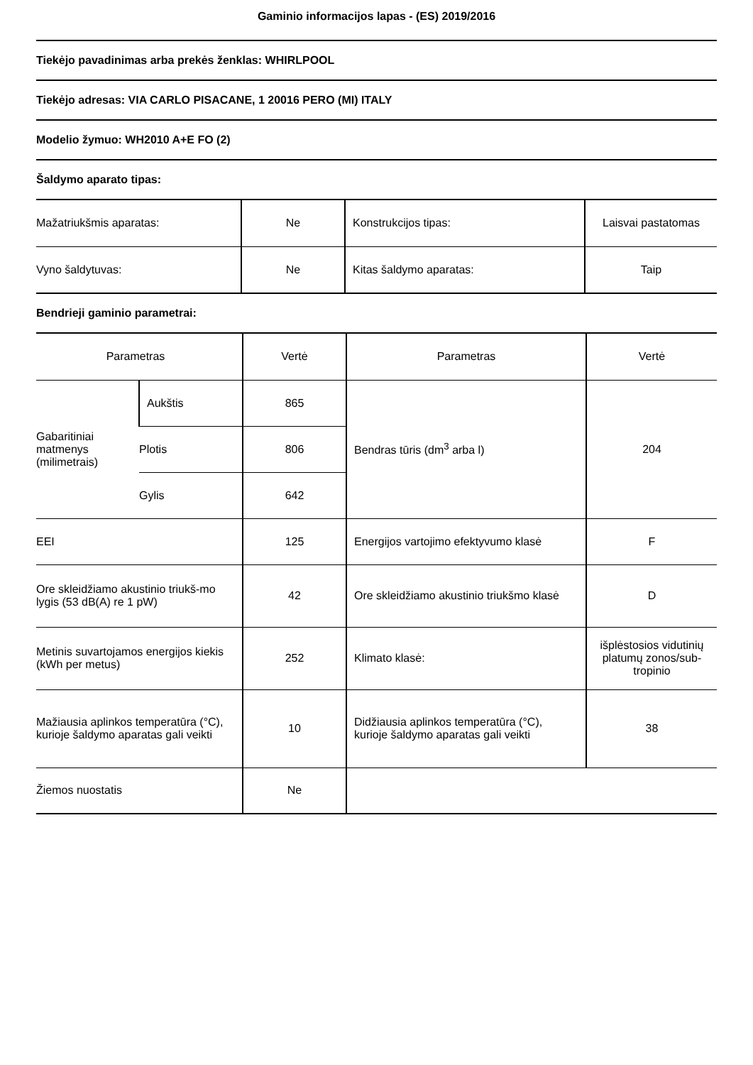Gaminio informacijos lapas - (ES) 2019/2016
Tiekėjo pavadinimas arba prekės ženklas: WHIRLPOOL
Tiekėjo adresas: VIA CARLO PISACANE, 1 20016 PERO (MI) ITALY
Modelio žymuo: WH2010 A+E FO (2)
Šaldymo aparato tipas:
| Mažatriukšmis aparatas: | Ne | Konstrukcijos tipas: | Laisvai pastatomas |
| Vyno šaldytuvas: | Ne | Kitas šaldymo aparatas: | Taip |
Bendrieji gaminio parametrai:
| Parametras | | Vertė | Parametras | Vertė |
| Gabaritiniai matmenys (milimetrais) | Aukštis | 865 | Bendras tūris (dm<sup>3</sup> arba l) | 204 |
| | Plotis | 806 | | |
| | Gylis | 642 | | |
| EEI | | 125 | Energijos vartojimo efektyvumo klasė | F |
| Ore skleidžiamo akustinio triukš-mo lygis (53 dB(A) re 1 pW) | | 42 | Ore skleidžiamo akustinio triukšmo klasė | D |
| Metinis suvartojamos energijos kiekis (kWh per metus) | | 252 | Klimato klasė: | išplėstosios vidutinių platumų zonos/sub-tropinio |
| Mažiausia aplinkos temperatūra (°C), kurioje šaldymo aparatas gali veikti | | 10 | Didžiausia aplinkos temperatūra (°C), kurioje šaldymo aparatas gali veikti | 38 |
| Žiemos nuostatis | | Ne | | |